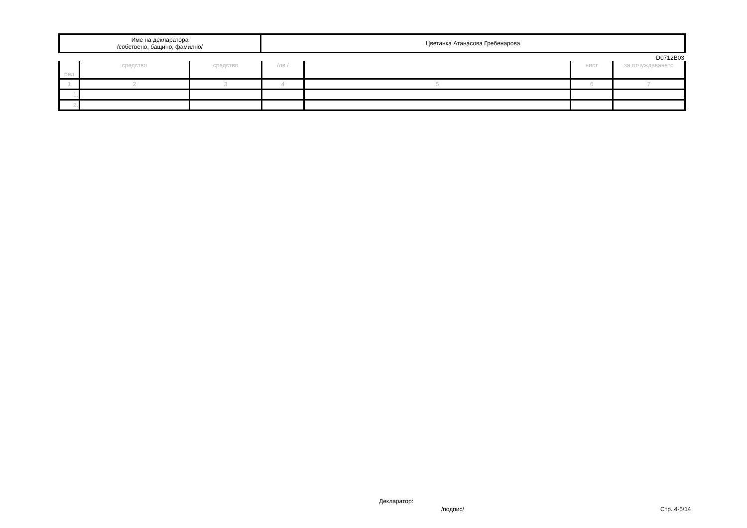| Име на декларатора /собствено, бащино, фамилно/ | Цветанка Атанасова Гребенарова |
D0712B03
| ред | средство | средство | /лв./ | | ност | за отчуждаването |
| 1 | 2 | 3 | 4 | 5 | 6 | 7 |
| 1. | | | | | | |
| 2. | | | | | | |
Декларатор:
/подпис/ Стр. 4-5/14